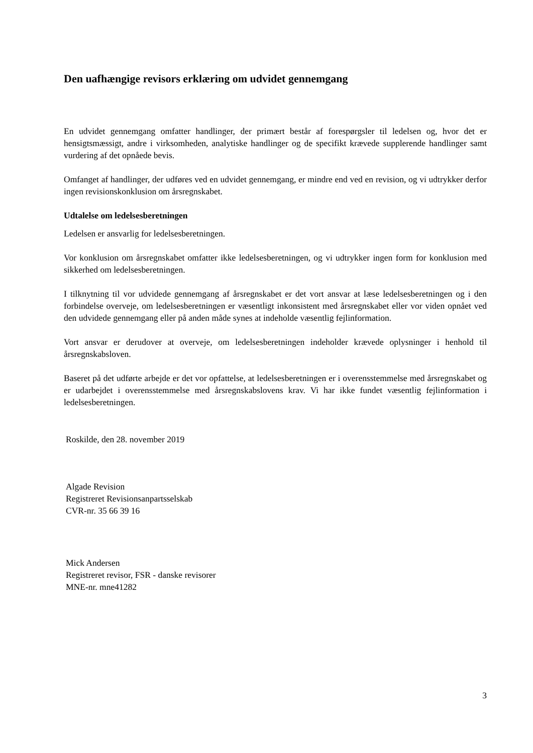Den uafhængige revisors erklæring om udvidet gennemgang
En udvidet gennemgang omfatter handlinger, der primært består af forespørgsler til ledelsen og, hvor det er hensigtsmæssigt, andre i virksomheden, analytiske handlinger og de specifikt krævede supplerende handlinger samt vurdering af det opnåede bevis.
Omfanget af handlinger, der udføres ved en udvidet gennemgang, er mindre end ved en revision, og vi udtrykker derfor ingen revisionskonklusion om årsregnskabet.
Udtalelse om ledelsesberetningen
Ledelsen er ansvarlig for ledelsesberetningen.
Vor konklusion om årsregnskabet omfatter ikke ledelsesberetningen, og vi udtrykker ingen form for konklusion med sikkerhed om ledelsesberetningen.
I tilknytning til vor udvidede gennemgang af årsregnskabet er det vort ansvar at læse ledelsesberetningen og i den forbindelse overveje, om ledelsesberetningen er væsentligt inkonsistent med årsregnskabet eller vor viden opnået ved den udvidede gennemgang eller på anden måde synes at indeholde væsentlig fejlinformation.
Vort ansvar er derudover at overveje, om ledelsesberetningen indeholder krævede oplysninger i henhold til årsregnskabsloven.
Baseret på det udførte arbejde er det vor opfattelse, at ledelsesberetningen er i overensstemmelse med årsregnskabet og er udarbejdet i overensstemmelse med årsregnskabslovens krav. Vi har ikke fundet væsentlig fejlinformation i ledelsesberetningen.
Roskilde, den 28. november 2019
Algade Revision
Registreret Revisionsanpartsselskab
CVR-nr. 35 66 39 16
Mick Andersen
Registreret revisor, FSR - danske revisorer
MNE-nr. mne41282
3